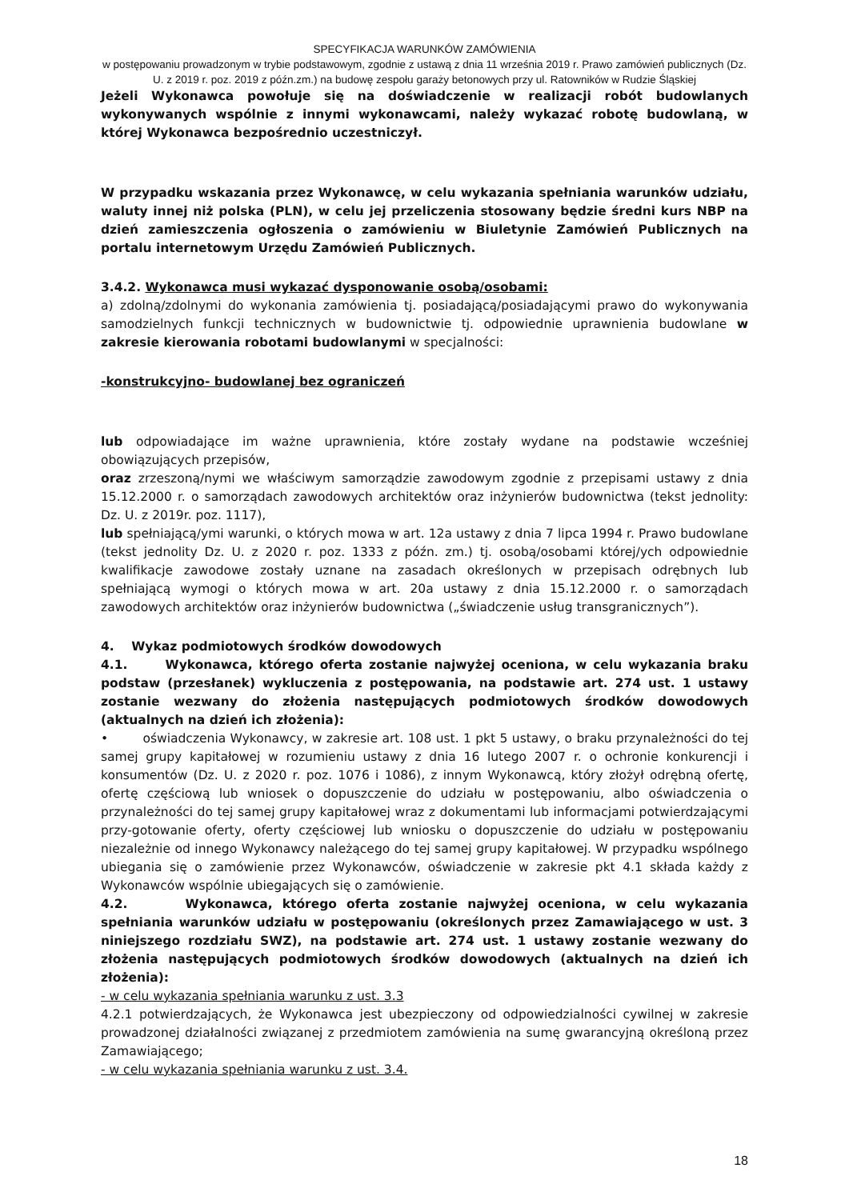SPECYFIKACJA WARUNKÓW ZAMÓWIENIA
w postępowaniu prowadzonym w trybie podstawowym, zgodnie z ustawą z dnia 11 września 2019 r. Prawo zamówień publicznych (Dz. U. z 2019 r. poz. 2019 z późn.zm.) na budowę zespołu garaży betonowych przy ul. Ratowników w Rudzie Śląskiej
Jeżeli Wykonawca powołuje się na doświadczenie w realizacji robót budowlanych wykonywanych wspólnie z innymi wykonawcami, należy wykazać robotę budowlaną, w której Wykonawca bezpośrednio uczestniczył.
W przypadku wskazania przez Wykonawcę, w celu wykazania spełniania warunków udziału, waluty innej niż polska (PLN), w celu jej przeliczenia stosowany będzie średni kurs NBP na dzień zamieszczenia ogłoszenia o zamówieniu w Biuletynie Zamówień Publicznych na portalu internetowym Urzędu Zamówień Publicznych.
3.4.2. Wykonawca musi wykazać dysponowanie osobą/osobami:
a) zdolną/zdolnymi do wykonania zamówienia tj. posiadającą/posiadającymi prawo do wykonywania samodzielnych funkcji technicznych w budownictwie tj. odpowiednie uprawnienia budowlane w zakresie kierowania robotami budowlanymi w specjalności:
-konstrukcyjno- budowlanej bez ograniczeń
lub odpowiadające im ważne uprawnienia, które zostały wydane na podstawie wcześniej obowiązujących przepisów,
oraz zrzeszoną/nymi we właściwym samorządzie zawodowym zgodnie z przepisami ustawy z dnia 15.12.2000 r. o samorządach zawodowych architektów oraz inżynierów budownictwa (tekst jednolity: Dz. U. z 2019r. poz. 1117),
lub spełniającą/ymi warunki, o których mowa w art. 12a ustawy z dnia 7 lipca 1994 r. Prawo budowlane (tekst jednolity Dz. U. z 2020 r. poz. 1333 z późn. zm.) tj. osobą/osobami której/ych odpowiednie kwalifikacje zawodowe zostały uznane na zasadach określonych w przepisach odrębnych lub spełniającą wymogi o których mowa w art. 20a ustawy z dnia 15.12.2000 r. o samorządach zawodowych architektów oraz inżynierów budownictwa („świadczenie usług transgranicznych”).
4. Wykaz podmiotowych środków dowodowych
4.1. Wykonawca, którego oferta zostanie najwyżej oceniona, w celu wykazania braku podstaw (przesłanek) wykluczenia z postępowania, na podstawie art. 274 ust. 1 ustawy zostanie wezwany do złożenia następujących podmiotowych środków dowodowych (aktualnych na dzień ich złożenia):
• oświadczenia Wykonawcy, w zakresie art. 108 ust. 1 pkt 5 ustawy, o braku przynależności do tej samej grupy kapitałowej w rozumieniu ustawy z dnia 16 lutego 2007 r. o ochronie konkurencji i konsumentów (Dz. U. z 2020 r. poz. 1076 i 1086), z innym Wykonawcą, który złożył odrębną ofertę, ofertę częściową lub wniosek o dopuszczenie do udziału w postępowaniu, albo oświadczenia o przynależności do tej samej grupy kapitałowej wraz z dokumentami lub informacjami potwierdzającymi przy-gotowanie oferty, oferty częściowej lub wniosku o dopuszczenie do udziału w postępowaniu niezależnie od innego Wykonawcy należącego do tej samej grupy kapitałowej. W przypadku wspólnego ubiegania się o zamówienie przez Wykonawców, oświadczenie w zakresie pkt 4.1 składa każdy z Wykonawców wspólnie ubiegających się o zamówienie.
4.2. Wykonawca, którego oferta zostanie najwyżej oceniona, w celu wykazania spełniania warunków udziału w postępowaniu (określonych przez Zamawiającego w ust. 3 niniejszego rozdziału SWZ), na podstawie art. 274 ust. 1 ustawy zostanie wezwany do złożenia następujących podmiotowych środków dowodowych (aktualnych na dzień ich złożenia):
- w celu wykazania spełniania warunku z ust. 3.3
4.2.1 potwierdzających, że Wykonawca jest ubezpieczony od odpowiedzialności cywilnej w zakresie prowadzonej działalności związanej z przedmiotem zamówienia na sumę gwarancyjną określoną przez Zamawiającego;
- w celu wykazania spełniania warunku z ust. 3.4.
18